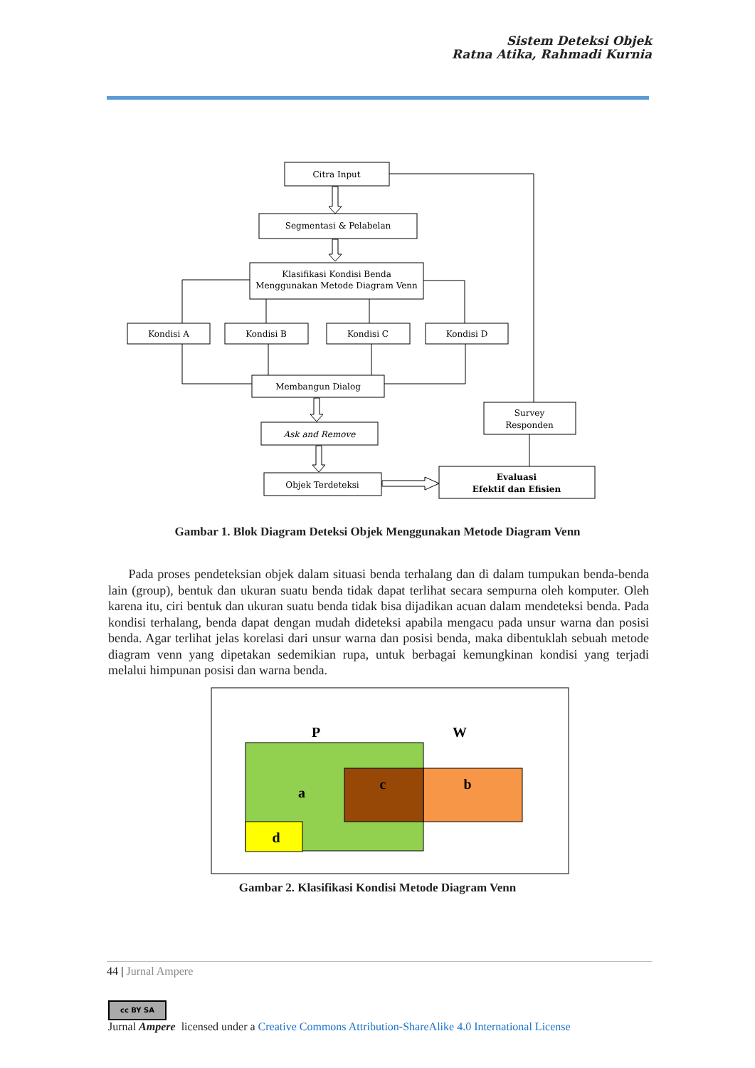Sistem Deteksi Objek
Ratna Atika, Rahmadi Kurnia
Citra Input
Segmentasi & Pelabelan
Klasifikasi Kondisi Benda
Menggunakan Metode Diagram Venn
Kondisi A
Kondisi B
Kondisi C
Kondisi D
Membangun Dialog
Ask and Remove
Objek Terdeteksi
Survey
Responden
Evaluasi
Efektif dan Efisien
Gambar 1. Blok Diagram Deteksi Objek Menggunakan Metode Diagram Venn
Pada proses pendeteksian objek dalam situasi benda terhalang dan di dalam tumpukan benda-benda lain (group), bentuk dan ukuran suatu benda tidak dapat terlihat secara sempurna oleh komputer. Oleh karena itu, ciri bentuk dan ukuran suatu benda tidak bisa dijadikan acuan dalam mendeteksi benda. Pada kondisi terhalang, benda dapat dengan mudah dideteksi apabila mengacu pada unsur warna dan posisi benda. Agar terlihat jelas korelasi dari unsur warna dan posisi benda, maka dibentuklah sebuah metode diagram venn yang dipetakan sedemikian rupa, untuk berbagai kemungkinan kondisi yang terjadi melalui himpunan posisi dan warna benda.
P
W
a
c
b
d
Gambar 2. Klasifikasi Kondisi Metode Diagram Venn
44 | Jurnal Ampere
cc BY SA
Jurnal Ampere licensed under a Creative Commons Attribution-ShareAlike 4.0 International License